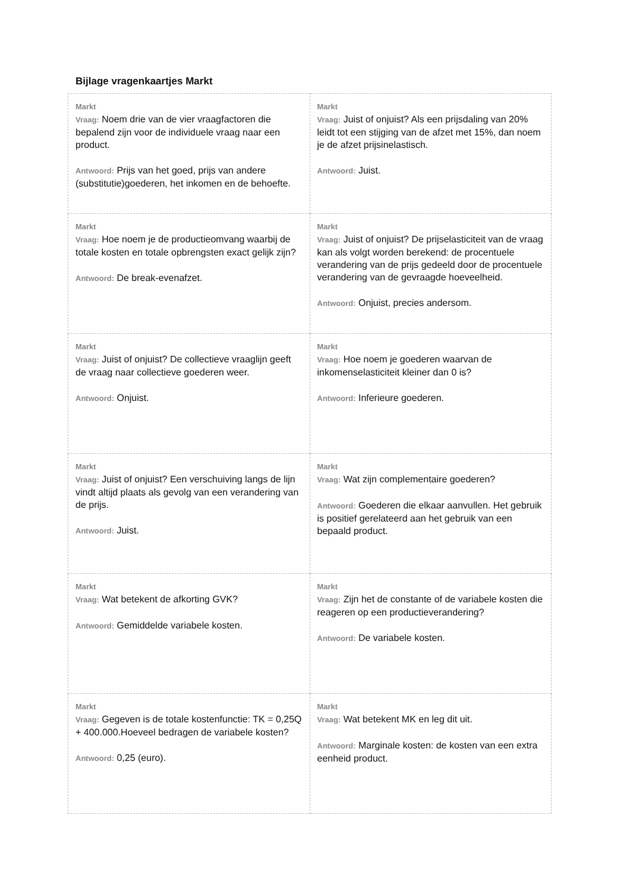Bijlage vragenkaartjes Markt
| Markt Vraag: Noem drie van de vier vraagfactoren die bepalend zijn voor de individuele vraag naar een product. Antwoord: Prijs van het goed, prijs van andere (substitutie)goederen, het inkomen en de behoefte. | Markt Vraag: Juist of onjuist? Als een prijsdaling van 20% leidt tot een stijging van de afzet met 15%, dan noem je de afzet prijsinelastisch. Antwoord: Juist. |
| Markt Vraag: Hoe noem je de productieomvang waarbij de totale kosten en totale opbrengsten exact gelijk zijn? Antwoord: De break-evenafzet. | Markt Vraag: Juist of onjuist? De prijselasticiteit van de vraag kan als volgt worden berekend: de procentuele verandering van de prijs gedeeld door de procentuele verandering van de gevraagde hoeveelheid. Antwoord: Onjuist, precies andersom. |
| Markt Vraag: Juist of onjuist? De collectieve vraaglijn geeft de vraag naar collectieve goederen weer. Antwoord: Onjuist. | Markt Vraag: Hoe noem je goederen waarvan de inkomenselasticiteit kleiner dan 0 is? Antwoord: Inferieure goederen. |
| Markt Vraag: Juist of onjuist? Een verschuiving langs de lijn vindt altijd plaats als gevolg van een verandering van de prijs. Antwoord: Juist. | Markt Vraag: Wat zijn complementaire goederen? Antwoord: Goederen die elkaar aanvullen. Het gebruik is positief gerelateerd aan het gebruik van een bepaald product. |
| Markt Vraag: Wat betekent de afkorting GVK? Antwoord: Gemiddelde variabele kosten. | Markt Vraag: Zijn het de constante of de variabele kosten die reageren op een productieverandering? Antwoord: De variabele kosten. |
| Markt Vraag: Gegeven is de totale kostenfunctie: TK = 0,25Q + 400.000.Hoeveel bedragen de variabele kosten? Antwoord: 0,25 (euro). | Markt Vraag: Wat betekent MK en leg dit uit. Antwoord: Marginale kosten: de kosten van een extra eenheid product. |